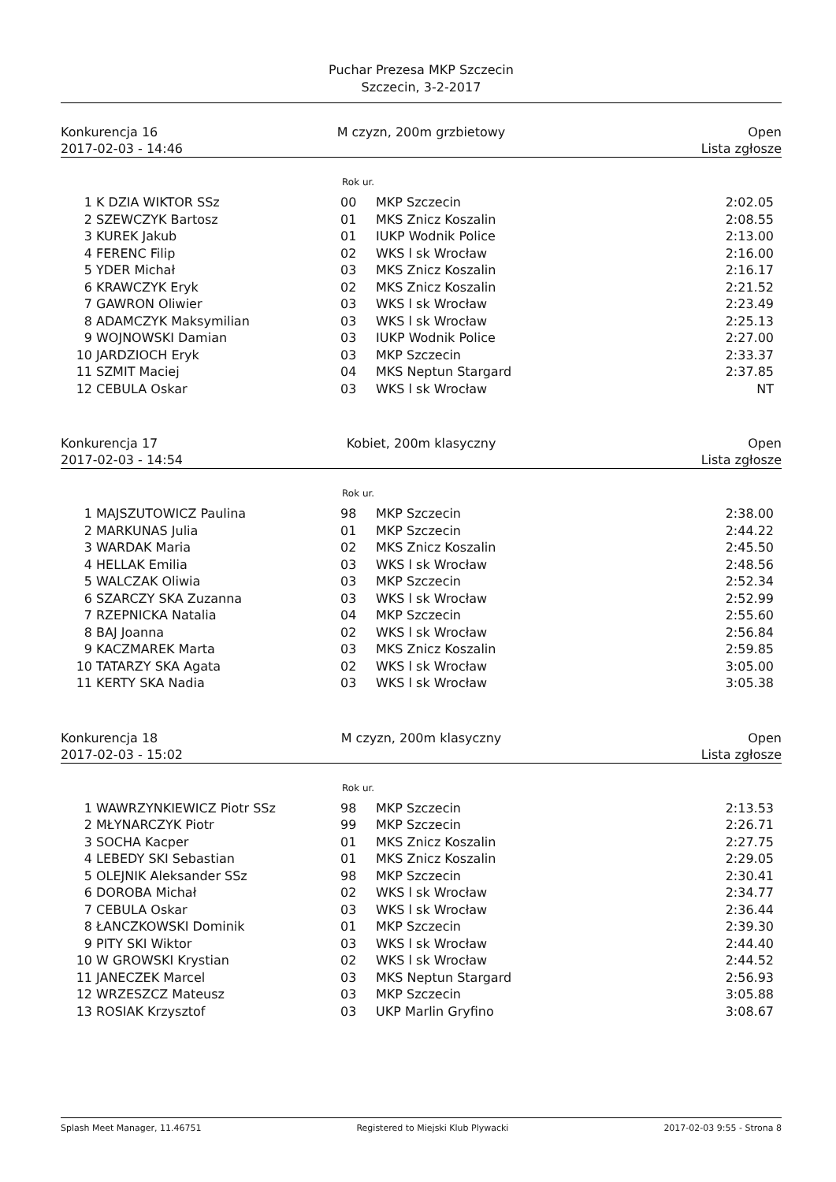Puchar Prezesa MKP Szczecin
Szczecin, 3-2-2017
Konkurencja 16 M czyzn, 200m grzbietowy Open
2017-02-03 - 14:46 Lista zgłosze
Rok ur.
| 1 | K DZIA WIKTOR SSz | 00 | MKP Szczecin | 2:02.05 |
| 2 | SZEWCZYK Bartosz | 01 | MKS Znicz Koszalin | 2:08.55 |
| 3 | KUREK Jakub | 01 | IUKP Wodnik Police | 2:13.00 |
| 4 | FERENC Filip | 02 | WKS l sk Wrocław | 2:16.00 |
| 5 | YDER Michał | 03 | MKS Znicz Koszalin | 2:16.17 |
| 6 | KRAWCZYK Eryk | 02 | MKS Znicz Koszalin | 2:21.52 |
| 7 | GAWRON Oliwier | 03 | WKS l sk Wrocław | 2:23.49 |
| 8 | ADAMCZYK Maksymilian | 03 | WKS l sk Wrocław | 2:25.13 |
| 9 | WOJNOWSKI Damian | 03 | IUKP Wodnik Police | 2:27.00 |
| 10 | JARDZIOCH Eryk | 03 | MKP Szczecin | 2:33.37 |
| 11 | SZMIT Maciej | 04 | MKS Neptun Stargard | 2:37.85 |
| 12 | CEBULA Oskar | 03 | WKS l sk Wrocław | NT |
Konkurencja 17 Kobiet, 200m klasyczny Open
2017-02-03 - 14:54 Lista zgłosze
Rok ur.
| 1 | MAJSZUTOWICZ Paulina | 98 | MKP Szczecin | 2:38.00 |
| 2 | MARKUNAS Julia | 01 | MKP Szczecin | 2:44.22 |
| 3 | WARDAK Maria | 02 | MKS Znicz Koszalin | 2:45.50 |
| 4 | HELLAK Emilia | 03 | WKS l sk Wrocław | 2:48.56 |
| 5 | WALCZAK Oliwia | 03 | MKP Szczecin | 2:52.34 |
| 6 | SZARCZY SKA Zuzanna | 03 | WKS l sk Wrocław | 2:52.99 |
| 7 | RZEPNICKA Natalia | 04 | MKP Szczecin | 2:55.60 |
| 8 | BAJ Joanna | 02 | WKS l sk Wrocław | 2:56.84 |
| 9 | KACZMAREK Marta | 03 | MKS Znicz Koszalin | 2:59.85 |
| 10 | TATARZY SKA Agata | 02 | WKS l sk Wrocław | 3:05.00 |
| 11 | KERTY SKA Nadia | 03 | WKS l sk Wrocław | 3:05.38 |
Konkurencja 18 M czyzn, 200m klasyczny Open
2017-02-03 - 15:02 Lista zgłosze
Rok ur.
| 1 | WAWRZYNKIEWICZ Piotr SSz | 98 | MKP Szczecin | 2:13.53 |
| 2 | MŁYNARCZYK Piotr | 99 | MKP Szczecin | 2:26.71 |
| 3 | SOCHA Kacper | 01 | MKS Znicz Koszalin | 2:27.75 |
| 4 | LEBEDY SKI Sebastian | 01 | MKS Znicz Koszalin | 2:29.05 |
| 5 | OLEJNIK Aleksander SSz | 98 | MKP Szczecin | 2:30.41 |
| 6 | DOROBA Michał | 02 | WKS l sk Wrocław | 2:34.77 |
| 7 | CEBULA Oskar | 03 | WKS l sk Wrocław | 2:36.44 |
| 8 | ŁANCZKOWSKI Dominik | 01 | MKP Szczecin | 2:39.30 |
| 9 | PITY SKI Wiktor | 03 | WKS l sk Wrocław | 2:44.40 |
| 10 | W GROWSKI Krystian | 02 | WKS l sk Wrocław | 2:44.52 |
| 11 | JANECZEK Marcel | 03 | MKS Neptun Stargard | 2:56.93 |
| 12 | WRZESZCZ Mateusz | 03 | MKP Szczecin | 3:05.88 |
| 13 | ROSIAK Krzysztof | 03 | UKP Marlin Gryfino | 3:08.67 |
Splash Meet Manager, 11.46751 Registered to Miejski Klub Plywacki 2017-02-03 9:55 - Strona 8